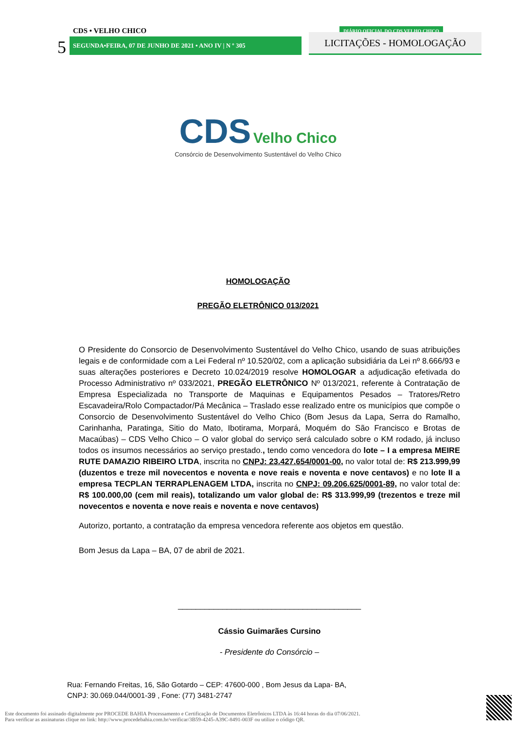CDS • VELHO CHICO
5 SEGUNDA•FEIRA, 07 DE JUNHO DE 2021 • ANO IV | N º 305
DIÁRIO OFICIAL DO CDS VELHO CHICO
LICITAÇÕES - HOMOLOGAÇÃO
CDS Velho Chico
Consórcio de Desenvolvimento Sustentável do Velho Chico
HOMOLOGAÇÃO
PREGÃO ELETRÔNICO 013/2021
O Presidente do Consorcio de Desenvolvimento Sustentável do Velho Chico, usando de suas atribuições legais e de conformidade com a Lei Federal nº 10.520/02, com a aplicação subsidiária da Lei nº 8.666/93 e suas alterações posteriores e Decreto 10.024/2019 resolve HOMOLOGAR a adjudicação efetivada do Processo Administrativo nº 033/2021, PREGÃO ELETRÔNICO Nº 013/2021, referente à Contratação de Empresa Especializada no Transporte de Maquinas e Equipamentos Pesados – Tratores/Retro Escavadeira/Rolo Compactador/Pá Mecânica – Traslado esse realizado entre os municípios que compõe o Consorcio de Desenvolvimento Sustentável do Velho Chico (Bom Jesus da Lapa, Serra do Ramalho, Carinhanha, Paratinga, Sitio do Mato, Ibotirama, Morpará, Moquém do São Francisco e Brotas de Macaúbas) – CDS Velho Chico – O valor global do serviço será calculado sobre o KM rodado, já incluso todos os insumos necessários ao serviço prestado., tendo como vencedora do lote – I a empresa MEIRE RUTE DAMAZIO RIBEIRO LTDA, inscrita no CNPJ: 23.427.654/0001-00, no valor total de: R$ 213.999,99 (duzentos e treze mil novecentos e noventa e nove reais e noventa e nove centavos) e no lote II a empresa TECPLAN TERRAPLENAGEM LTDA, inscrita no CNPJ: 09.206.625/0001-89, no valor total de: R$ 100.000,00 (cem mil reais), totalizando um valor global de: R$ 313.999,99 (trezentos e treze mil novecentos e noventa e nove reais e noventa e nove centavos)
Autorizo, portanto, a contratação da empresa vencedora referente aos objetos em questão.
Bom Jesus da Lapa – BA, 07 de abril de 2021.
_________________________________________
Cássio Guimarães Cursino
- Presidente do Consórcio –
Rua: Fernando Freitas, 16, São Gotardo – CEP: 47600-000 , Bom Jesus da Lapa- BA,
CNPJ: 30.069.044/0001-39 , Fone: (77) 3481-2747
Este documento foi assinado digitalmente por PROCEDE BAHIA Processamento e Certificação de Documentos Eletrônicos LTDA às 16:44 horas do dia 07/06/2021.
Para verificar as assinaturas clique no link: http://www.procedebahia.com.br/verificar/3B59-4245-A39C-8491-003F ou utilize o código QR.